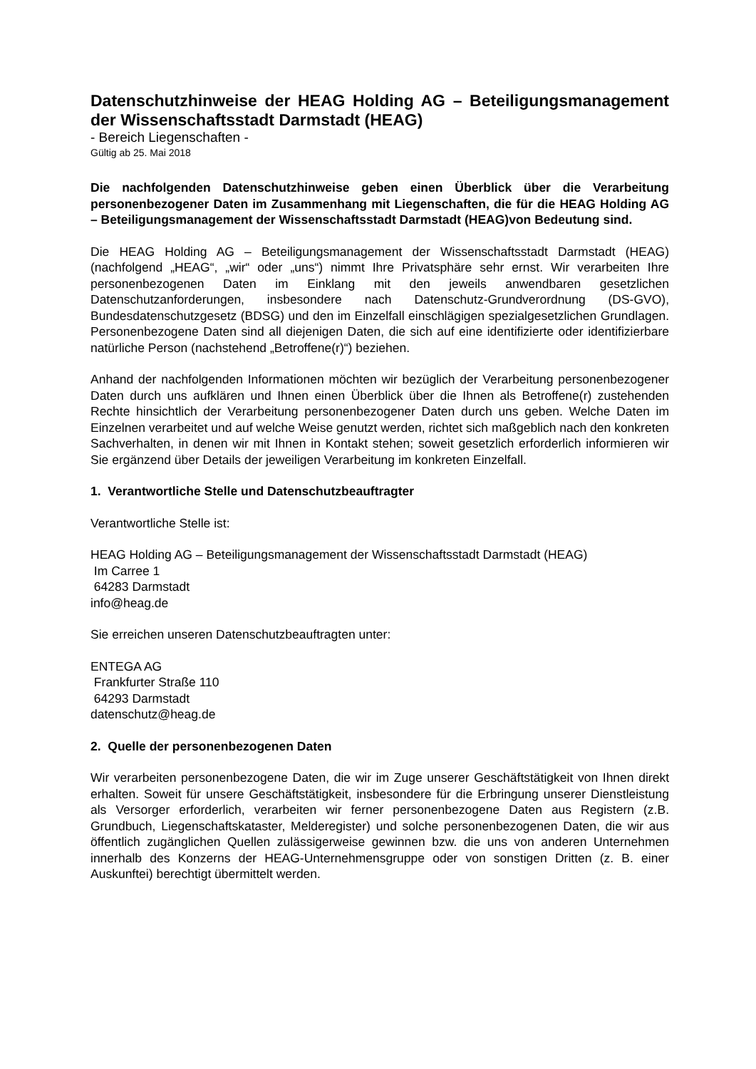Datenschutzhinweise der HEAG Holding AG – Beteiligungsmanagement der Wissenschaftsstadt Darmstadt (HEAG)
- Bereich Liegenschaften -
Gültig ab 25. Mai 2018
Die nachfolgenden Datenschutzhinweise geben einen Überblick über die Verarbeitung personenbezogener Daten im Zusammenhang mit Liegenschaften, die für die HEAG Holding AG – Beteiligungsmanagement der Wissenschaftsstadt Darmstadt (HEAG)von Bedeutung sind.
Die HEAG Holding AG – Beteiligungsmanagement der Wissenschaftsstadt Darmstadt (HEAG) (nachfolgend „HEAG“, „wir“ oder „uns“) nimmt Ihre Privatsphäre sehr ernst. Wir verarbeiten Ihre personenbezogenen Daten im Einklang mit den jeweils anwendbaren gesetzlichen Datenschutzanforderungen, insbesondere nach Datenschutz-Grundverordnung (DS-GVO), Bundesdatenschutzgesetz (BDSG) und den im Einzelfall einschlägigen spezialgesetzlichen Grundlagen. Personenbezogene Daten sind all diejenigen Daten, die sich auf eine identifizierte oder identifizierbare natürliche Person (nachstehend „Betroffene(r)“) beziehen.
Anhand der nachfolgenden Informationen möchten wir bezüglich der Verarbeitung personenbezogener Daten durch uns aufklären und Ihnen einen Überblick über die Ihnen als Betroffene(r) zustehenden Rechte hinsichtlich der Verarbeitung personenbezogener Daten durch uns geben. Welche Daten im Einzelnen verarbeitet und auf welche Weise genutzt werden, richtet sich maßgeblich nach den konkreten Sachverhalten, in denen wir mit Ihnen in Kontakt stehen; soweit gesetzlich erforderlich informieren wir Sie ergänzend über Details der jeweiligen Verarbeitung im konkreten Einzelfall.
1. Verantwortliche Stelle und Datenschutzbeauftragter
Verantwortliche Stelle ist:
HEAG Holding AG – Beteiligungsmanagement der Wissenschaftsstadt Darmstadt (HEAG)
Im Carree 1
64283 Darmstadt
info@heag.de
Sie erreichen unseren Datenschutzbeauftragten unter:
ENTEGA AG
Frankfurter Straße 110
64293 Darmstadt
datenschutz@heag.de
2. Quelle der personenbezogenen Daten
Wir verarbeiten personenbezogene Daten, die wir im Zuge unserer Geschäftstätigkeit von Ihnen direkt erhalten. Soweit für unsere Geschäftstätigkeit, insbesondere für die Erbringung unserer Dienstleistung als Versorger erforderlich, verarbeiten wir ferner personenbezogene Daten aus Registern (z.B. Grundbuch, Liegenschaftskataster, Melderegister) und solche personenbezogenen Daten, die wir aus öffentlich zugänglichen Quellen zulässigerweise gewinnen bzw. die uns von anderen Unternehmen innerhalb des Konzerns der HEAG-Unternehmensgruppe oder von sonstigen Dritten (z. B. einer Auskunftei) berechtigt übermittelt werden.